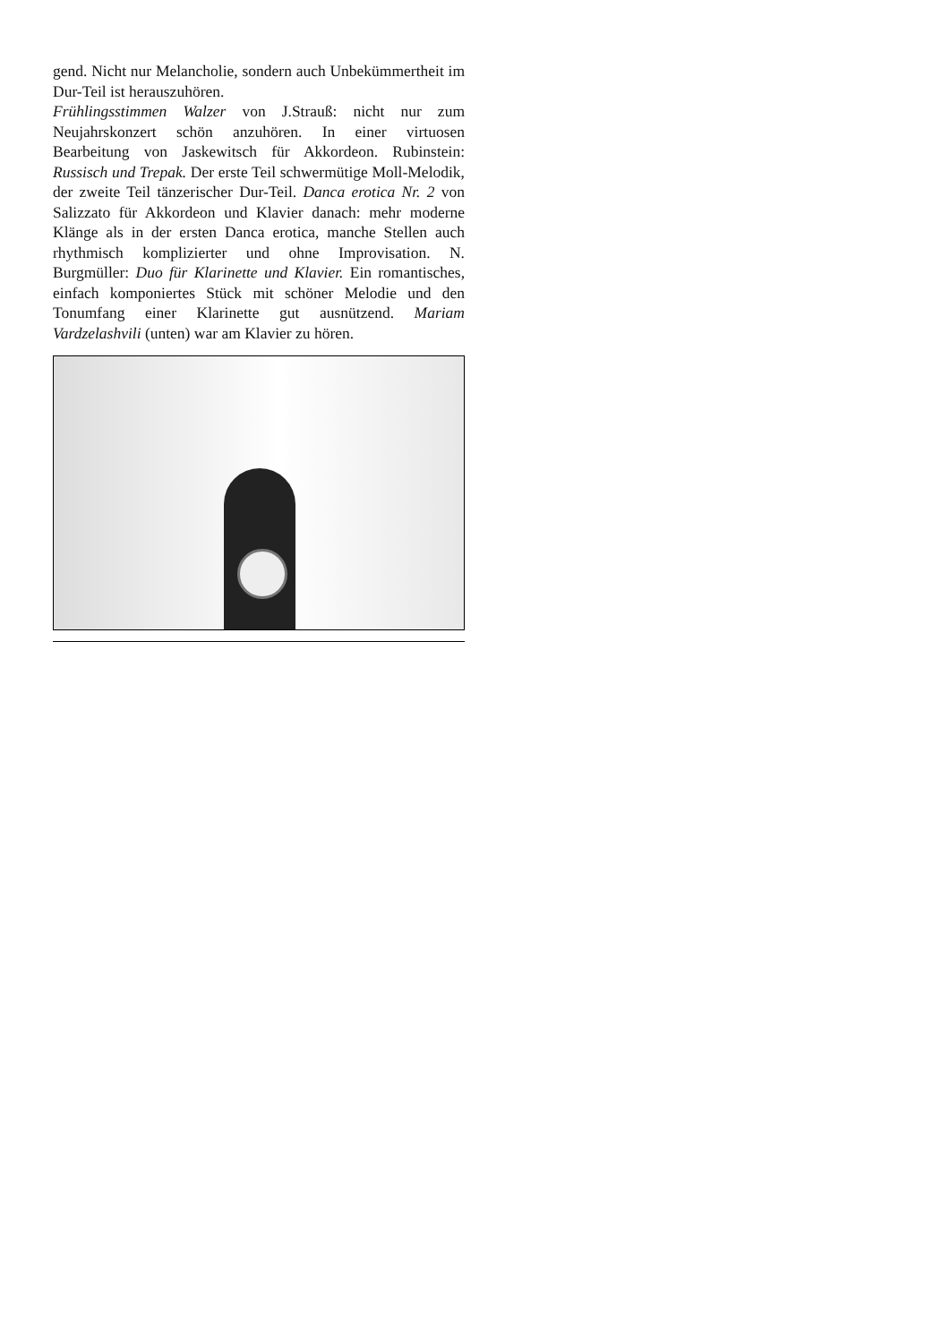gend. Nicht nur Melancholie, sondern auch Unbekümmertheit im Dur-Teil ist herauszuhören.
Frühlingsstimmen Walzer von J.Strauß: nicht nur zum Neujahrskonzert schön anzuhören. In einer virtuosen Bearbeitung von Jaskewitsch für Akkordeon. Rubinstein: Russisch und Trepak. Der erste Teil schwermütige Moll-Melodik, der zweite Teil tänzerischer Dur-Teil. Danca erotica Nr. 2 von Salizzato für Akkordeon und Klavier danach: mehr moderne Klänge als in der ersten Danca erotica, manche Stellen auch rhythmisch komplizierter und ohne Improvisation. N. Burgmüller: Duo für Klarinette und Klavier. Ein romantisches, einfach komponiertes Stück mit schöner Melodie und den Tonumfang einer Klarinette gut ausnützend. Mariam Vardzelashvili (unten) war am Klavier zu hören.